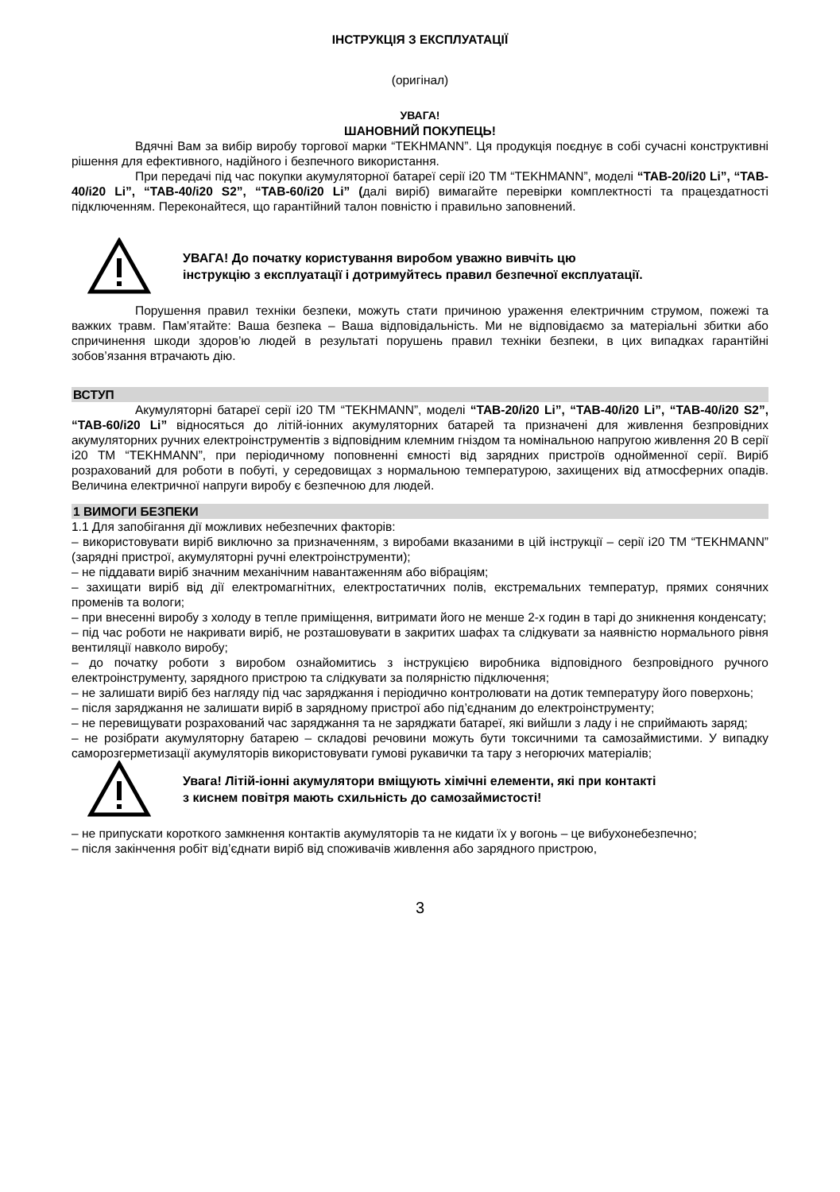ІНСТРУКЦІЯ З ЕКСПЛУАТАЦІЇ
(оригінал)
УВАГА!
ШАНОВНИЙ ПОКУПЕЦЬ!
Вдячні Вам за вибір виробу торгової марки “TEKHMANN”. Ця продукція поєднує в собі сучасні конструктивні рішення для ефективного, надійного і безпечного використання.
При передачі під час покупки акумуляторної батареї серії і20 ТМ “TEKHMANN”, моделі “TAB-20/i20 Li”, “TAB-40/i20 Li”, “TAB-40/i20 S2”, “TAB-60/i20 Li” (далі виріб) вимагайте перевірки комплектності та працездатності підключенням. Переконайтеся, що гарантійний талон повністю і правильно заповнений.
УВАГА! До початку користування виробом уважно вивчіть цю
інструкцію з експлуатації і дотримуйтесь правил безпечної експлуатації.
Порушення правил техніки безпеки, можуть стати причиною ураження електричним струмом, пожежі та важких травм. Пам’ятайте: Ваша безпека – Ваша відповідальність. Ми не відповідаємо за матеріальні збитки або спричинення шкоди здоров’ю людей в результаті порушень правил техніки безпеки, в цих випадках гарантійні зобов’язання втрачають дію.
ВСТУП
Акумуляторні батареї серії і20 ТМ “TEKHMANN”, моделі “TAB-20/i20 Li”, “TAB-40/i20 Li”, “TAB-40/i20 S2”, “TAB-60/i20 Li” відносяться до літій-іонних акумуляторних батарей та призначені для живлення безпровідних акумуляторних ручних електроінструментів з відповідним клемним гніздом та номінальною напругою живлення 20 В серії і20 ТМ “TEKHMANN”, при періодичному поповненні ємності від зарядних пристроїв однойменної серії. Виріб розрахований для роботи в побуті, у середовищах з нормальною температурою, захищених від атмосферних опадів. Величина електричної напруги виробу є безпечною для людей.
1 ВИМОГИ БЕЗПЕКИ
1.1 Для запобігання дії можливих небезпечних факторів:
– використовувати виріб виключно за призначенням, з виробами вказаними в цій інструкції – серії і20 ТМ “TEKHMANN” (зарядні пристрої, акумуляторні ручні електроінструменти);
– не піддавати виріб значним механічним навантаженням або вібраціям;
– захищати виріб від дії електромагнітних, електростатичних полів, екстремальних температур, прямих сонячних променів та вологи;
– при внесенні виробу з холоду в тепле приміщення, витримати його не менше 2-х годин в тарі до зникнення конденсату;
– під час роботи не накривати виріб, не розташовувати в закритих шафах та слідкувати за наявністю нормального рівня вентиляції навколо виробу;
– до початку роботи з виробом ознайомитись з інструкцією виробника відповідного безпровідного ручного електроінструменту, зарядного пристрою та слідкувати за полярністю підключення;
– не залишати виріб без нагляду під час заряджання і періодично контролювати на дотик температуру його поверхонь;
– після заряджання не залишати виріб в зарядному пристрої або під’єднаним до електроінструменту;
– не перевищувати розрахований час заряджання та не заряджати батареї, які вийшли з ладу і не сприймають заряд;
– не розібрати акумуляторну батарею – складові речовини можуть бути токсичними та самозаймистими. У випадку саморозгерметизації акумуляторів використовувати гумові рукавички та тару з негорючих матеріалів;
Увага! Літій-іонні акумулятори вміщують хімічні елементи, які при контакті
з киснем повітря мають схильність до самозаймистості!
– не припускати короткого замкнення контактів акумуляторів та не кидати їх у вогонь – це вибухонебезпечно;
– після закінчення робіт від’єднати виріб від споживачів живлення або зарядного пристрою,
3